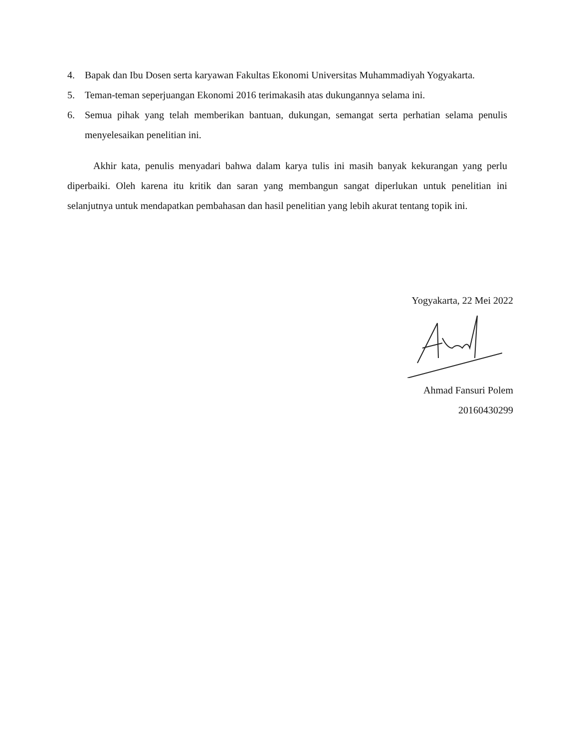4. Bapak dan Ibu Dosen serta karyawan Fakultas Ekonomi Universitas Muhammadiyah Yogyakarta.
5. Teman-teman seperjuangan Ekonomi 2016 terimakasih atas dukungannya selama ini.
6. Semua pihak yang telah memberikan bantuan, dukungan, semangat serta perhatian selama penulis menyelesaikan penelitian ini.
Akhir kata, penulis menyadari bahwa dalam karya tulis ini masih banyak kekurangan yang perlu diperbaiki. Oleh karena itu kritik dan saran yang membangun sangat diperlukan untuk penelitian ini selanjutnya untuk mendapatkan pembahasan dan hasil penelitian yang lebih akurat tentang topik ini.
Yogyakarta, 22 Mei 2022
Ahmad Fansuri Polem
20160430299